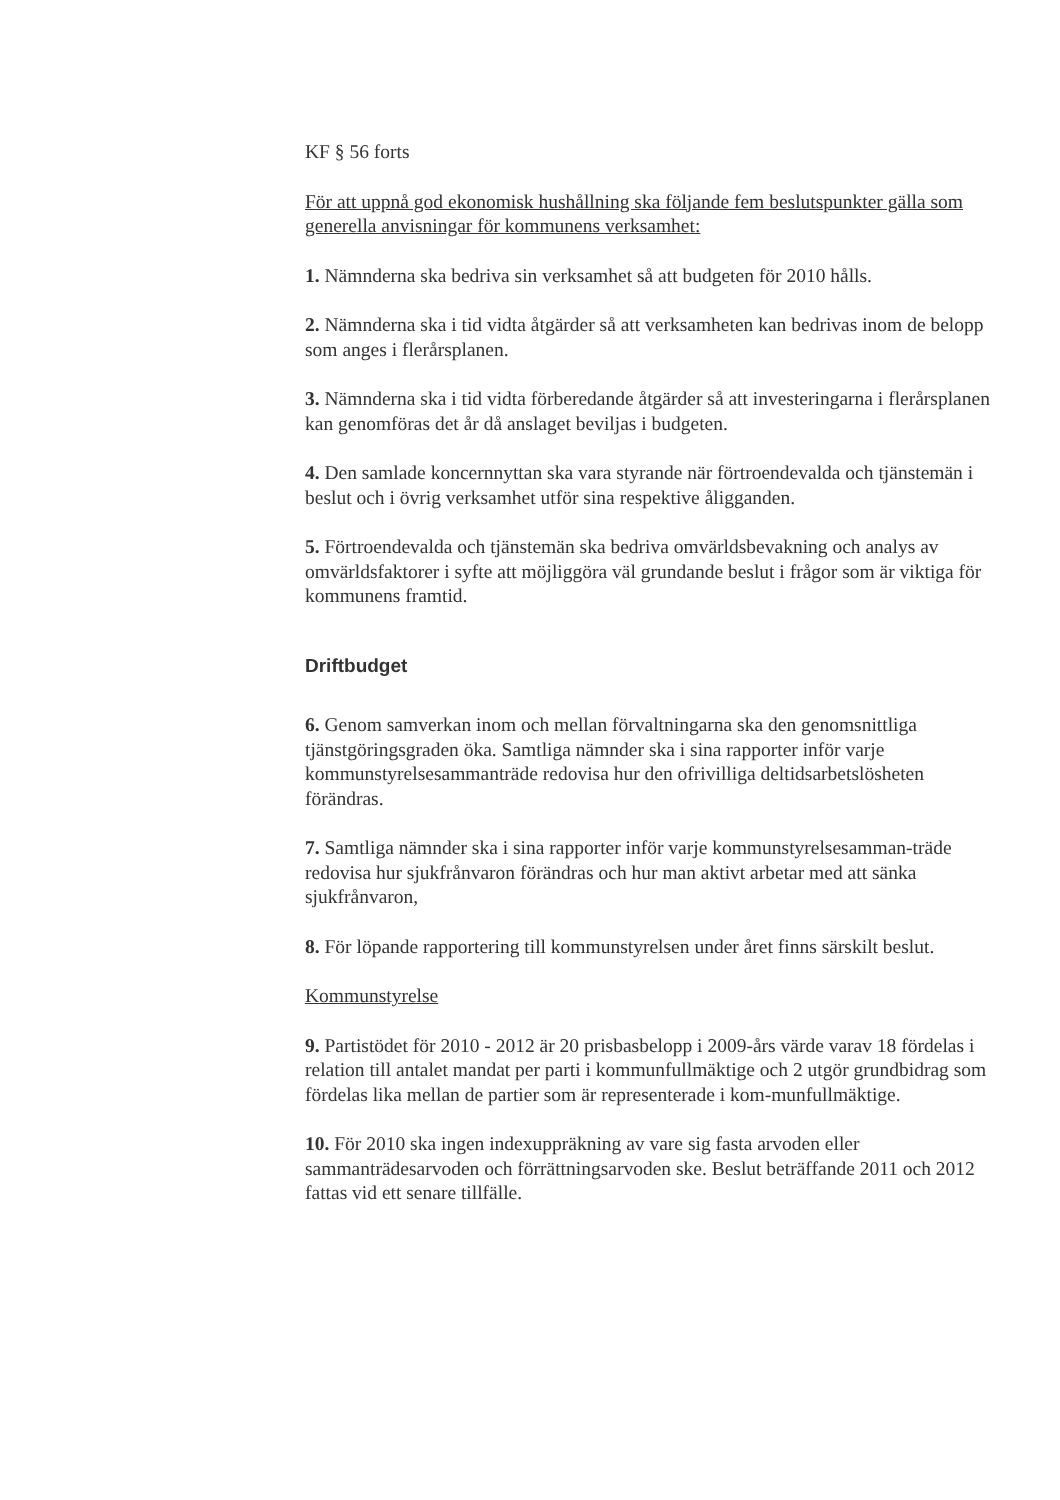KF § 56 forts
För att uppnå god ekonomisk hushållning ska följande fem beslutspunkter gälla som generella anvisningar för kommunens verksamhet:
1. Nämnderna ska bedriva sin verksamhet så att budgeten för 2010 hålls.
2. Nämnderna ska i tid vidta åtgärder så att verksamheten kan bedrivas inom de belopp som anges i flerårsplanen.
3. Nämnderna ska i tid vidta förberedande åtgärder så att investeringarna i flerårsplanen kan genomföras det år då anslaget beviljas i budgeten.
4. Den samlade koncernnyttan ska vara styrande när förtroendevalda och tjänstemän i beslut och i övrig verksamhet utför sina respektive åligganden.
5. Förtroendevalda och tjänstemän ska bedriva omvärldsbevakning och analys av omvärldsfaktorer i syfte att möjliggöra väl grundande beslut i frågor som är viktiga för kommunens framtid.
Driftbudget
6. Genom samverkan inom och mellan förvaltningarna ska den genomsnittliga tjänstgöringsgraden öka. Samtliga nämnder ska i sina rapporter inför varje kommunstyrelsesammanträde redovisa hur den ofrivilliga deltidsarbetslösheten förändras.
7. Samtliga nämnder ska i sina rapporter inför varje kommunstyrelsesamman-träde redovisa hur sjukfrånvaron förändras och hur man aktivt arbetar med att sänka sjukfrånvaron,
8. För löpande rapportering till kommunstyrelsen under året finns särskilt beslut.
Kommunstyrelse
9. Partistödet för 2010 - 2012 är 20 prisbasbelopp i 2009-års värde varav 18 fördelas i relation till antalet mandat per parti i kommunfullmäktige och 2 utgör grundbidrag som fördelas lika mellan de partier som är representerade i kom-munfullmäktige.
10. För 2010 ska ingen indexuppräkning av vare sig fasta arvoden eller sammanträdesarvoden och förrättningsarvoden ske. Beslut beträffande 2011 och 2012 fattas vid ett senare tillfälle.